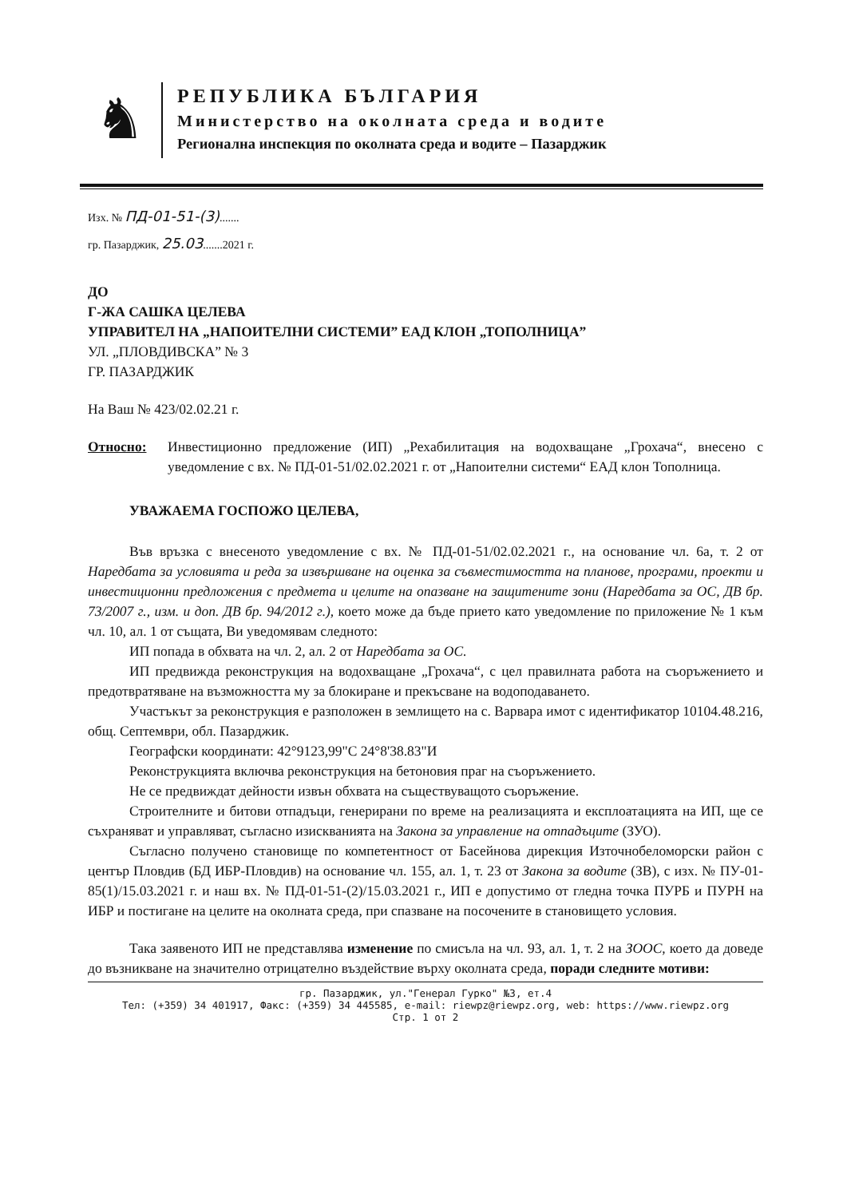♞
РЕПУБЛИКА БЪЛГАРИЯ
Министерство на околната среда и водите
Регионална инспекция по околната среда и водите – Пазарджик
Изх. № ПД-01-51-(3).......
гр. Пазарджик, 25.03.......2021 г.
ДО
Г-ЖА САШКА ЦЕЛЕВА
УПРАВИТЕЛ НА „НАПОИТЕЛНИ СИСТЕМИ” ЕАД КЛОН „ТОПОЛНИЦА”
УЛ. „ПЛОВДИВСКА” № 3
ГР. ПАЗАРДЖИК
На Ваш № 423/02.02.21 г.
Относно: Инвестиционно предложение (ИП) „Рехабилитация на водохващане „Грохача“, внесено с уведомление с вх. № ПД-01-51/02.02.2021 г. от „Напоителни системи“ ЕАД клон Тополница.
УВАЖАЕМА ГОСПОЖО ЦЕЛЕВА,
Във връзка с внесеното уведомление с вх. № ПД-01-51/02.02.2021 г., на основание чл. 6а, т. 2 от Наредбата за условията и реда за извършване на оценка за съвместимостта на планове, програми, проекти и инвестиционни предложения с предмета и целите на опазване на защитените зони (Наредбата за ОС, ДВ бр. 73/2007 г., изм. и доп. ДВ бр. 94/2012 г.), което може да бъде прието като уведомление по приложение № 1 към чл. 10, ал. 1 от същата, Ви уведомявам следното:
ИП попада в обхвата на чл. 2, ал. 2 от Наредбата за ОС.
ИП предвижда реконструкция на водохващане „Грохача“, с цел правилната работа на съоръжението и предотвратяване на възможността му за блокиране и прекъсване на водоподаването.
Участъкът за реконструкция е разположен в землището на с. Варвара имот с идентификатор 10104.48.216, общ. Септември, обл. Пазарджик.
Географски координати: 42°9123,99"С 24°8'38.83"И
Реконструкцията включва реконструкция на бетоновия праг на съоръжението.
Не се предвиждат дейности извън обхвата на съществуващото съоръжение.
Строителните и битови отпадъци, генерирани по време на реализацията и експлоатацията на ИП, ще се съхраняват и управляват, съгласно изискванията на Закона за управление на отпадъците (ЗУО).
Съгласно получено становище по компетентност от Басейнова дирекция Източнобеломорски район с център Пловдив (БД ИБР-Пловдив) на основание чл. 155, ал. 1, т. 23 от Закона за водите (ЗВ), с изх. № ПУ-01-85(1)/15.03.2021 г. и наш вх. № ПД-01-51-(2)/15.03.2021 г., ИП е допустимо от гледна точка ПУРБ и ПУРН на ИБР и постигане на целите на околната среда, при спазване на посочените в становището условия.
Така заявеното ИП не представлява изменение по смисъла на чл. 93, ал. 1, т. 2 на ЗООС, което да доведе до възникване на значително отрицателно въздействие върху околната среда, поради следните мотиви:
гр. Пазарджик, ул."Генерал Гурко" №3, ет.4
Тел: (+359) 34 401917, Факс: (+359) 34 445585, e-mail: riewpz@riewpz.org, web: https://www.riewpz.org
Стр. 1 от 2